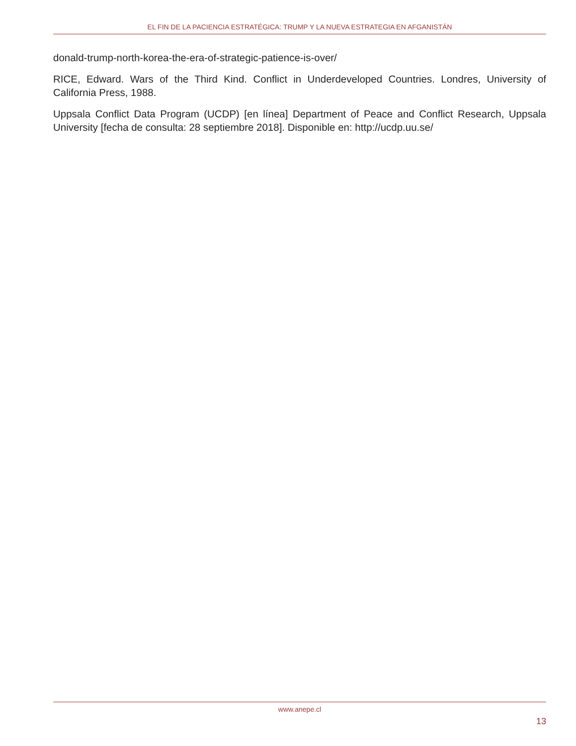EL FIN DE LA PACIENCIA ESTRATÉGICA: TRUMP Y LA NUEVA ESTRATEGIA EN AFGANISTÁN
donald-trump-north-korea-the-era-of-strategic-patience-is-over/
RICE, Edward. Wars of the Third Kind. Conflict in Underdeveloped Countries. Londres, University of California Press, 1988.
Uppsala Conflict Data Program (UCDP) [en línea] Department of Peace and Conflict Research, Uppsala University [fecha de consulta: 28 septiembre 2018]. Disponible en: http://ucdp.uu.se/
www.anepe.cl
13